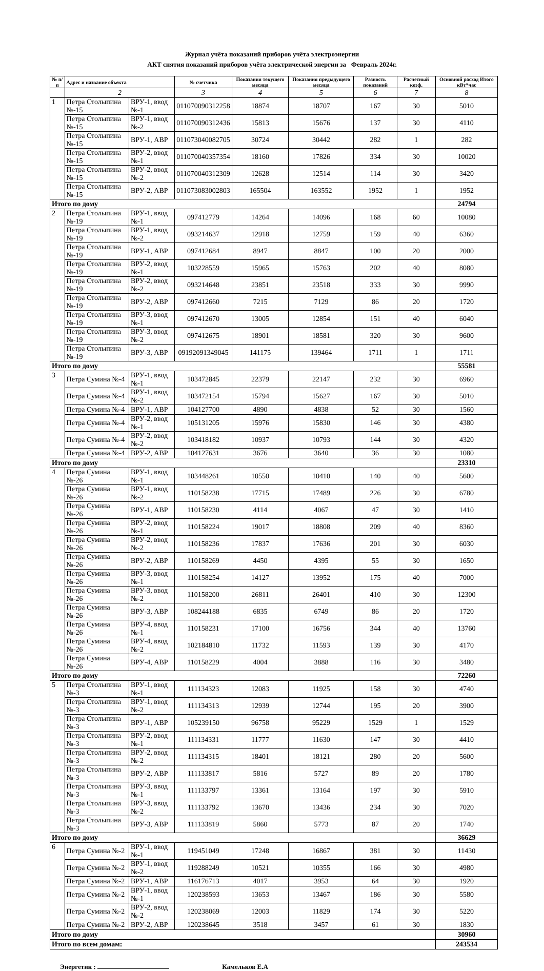Журнал учёта показаний приборов учёта электроэнергии
АКТ снятия показаний приборов учёта электрической энергии за Февраль 2024г.
| № п/п | Адрес и название объекта | | № счетчика | Показания текущего месяца | Показания предыдущего месяца | Разность показаний | Расчетный коэф. | Основной расход Итого кВт*час |
| --- | --- | --- | --- | --- | --- | --- | --- | --- |
| | 2 | | 3 | 4 | 5 | 6 | 7 | 8 |
| 1 | Петра Столыпина №-15 | ВРУ-1, ввод №-1 | 011070090312258 | 18874 | 18707 | 167 | 30 | 5010 |
| | Петра Столыпина №-15 | ВРУ-1, ввод №-2 | 011070090312436 | 15813 | 15676 | 137 | 30 | 4110 |
| | Петра Столыпина №-15 | ВРУ-1, АВР | 011073040082705 | 30724 | 30442 | 282 | 1 | 282 |
| | Петра Столыпина №-15 | ВРУ-2, ввод №-1 | 011070040357354 | 18160 | 17826 | 334 | 30 | 10020 |
| | Петра Столыпина №-15 | ВРУ-2, ввод №-2 | 011070040312309 | 12628 | 12514 | 114 | 30 | 3420 |
| | Петра Столыпина №-15 | ВРУ-2, АВР | 011073083002803 | 165504 | 163552 | 1952 | 1 | 1952 |
| Итого по дому | | | | | | | | 24794 |
| 2 | Петра Столыпина №-19 | ВРУ-1, ввод №-1 | 097412779 | 14264 | 14096 | 168 | 60 | 10080 |
| | Петра Столыпина №-19 | ВРУ-1, ввод №-2 | 093214637 | 12918 | 12759 | 159 | 40 | 6360 |
| | Петра Столыпина №-19 | ВРУ-1, АВР | 097412684 | 8947 | 8847 | 100 | 20 | 2000 |
| | Петра Столыпина №-19 | ВРУ-2, ввод №-1 | 103228559 | 15965 | 15763 | 202 | 40 | 8080 |
| | Петра Столыпина №-19 | ВРУ-2, ввод №-2 | 093214648 | 23851 | 23518 | 333 | 30 | 9990 |
| | Петра Столыпина №-19 | ВРУ-2, АВР | 097412660 | 7215 | 7129 | 86 | 20 | 1720 |
| | Петра Столыпина №-19 | ВРУ-3, ввод №-1 | 097412670 | 13005 | 12854 | 151 | 40 | 6040 |
| | Петра Столыпина №-19 | ВРУ-3, ввод №-2 | 097412675 | 18901 | 18581 | 320 | 30 | 9600 |
| | Петра Столыпина №-19 | ВРУ-3, АВР | 09192091349045 | 141175 | 139464 | 1711 | 1 | 1711 |
| Итого по дому | | | | | | | | 55581 |
| 3 | Петра Сумина №-4 | ВРУ-1, ввод №-1 | 103472845 | 22379 | 22147 | 232 | 30 | 6960 |
| | Петра Сумина №-4 | ВРУ-1, ввод №-2 | 103472154 | 15794 | 15627 | 167 | 30 | 5010 |
| | Петра Сумина №-4 | ВРУ-1, АВР | 104127700 | 4890 | 4838 | 52 | 30 | 1560 |
| | Петра Сумина №-4 | ВРУ-2, ввод №-1 | 105131205 | 15976 | 15830 | 146 | 30 | 4380 |
| | Петра Сумина №-4 | ВРУ-2, ввод №-2 | 103418182 | 10937 | 10793 | 144 | 30 | 4320 |
| | Петра Сумина №-4 | ВРУ-2, АВР | 104127631 | 3676 | 3640 | 36 | 30 | 1080 |
| Итого по дому | | | | | | | | 23310 |
| 4 | Петра Сумина №-26 | ВРУ-1, ввод №-1 | 103448261 | 10550 | 10410 | 140 | 40 | 5600 |
| | Петра Сумина №-26 | ВРУ-1, ввод №-2 | 110158238 | 17715 | 17489 | 226 | 30 | 6780 |
| | Петра Сумина №-26 | ВРУ-1, АВР | 110158230 | 4114 | 4067 | 47 | 30 | 1410 |
| | Петра Сумина №-26 | ВРУ-2, ввод №-1 | 110158224 | 19017 | 18808 | 209 | 40 | 8360 |
| | Петра Сумина №-26 | ВРУ-2, ввод №-2 | 110158236 | 17837 | 17636 | 201 | 30 | 6030 |
| | Петра Сумина №-26 | ВРУ-2, АВР | 110158269 | 4450 | 4395 | 55 | 30 | 1650 |
| | Петра Сумина №-26 | ВРУ-3, ввод №-1 | 110158254 | 14127 | 13952 | 175 | 40 | 7000 |
| | Петра Сумина №-26 | ВРУ-3, ввод №-2 | 110158200 | 26811 | 26401 | 410 | 30 | 12300 |
| | Петра Сумина №-26 | ВРУ-3, АВР | 108244188 | 6835 | 6749 | 86 | 20 | 1720 |
| | Петра Сумина №-26 | ВРУ-4, ввод №-1 | 110158231 | 17100 | 16756 | 344 | 40 | 13760 |
| | Петра Сумина №-26 | ВРУ-4, ввод №-2 | 102184810 | 11732 | 11593 | 139 | 30 | 4170 |
| | Петра Сумина №-26 | ВРУ-4, АВР | 110158229 | 4004 | 3888 | 116 | 30 | 3480 |
| Итого по дому | | | | | | | | 72260 |
| 5 | Петра Столыпина №-3 | ВРУ-1, ввод №-1 | 111134323 | 12083 | 11925 | 158 | 30 | 4740 |
| | Петра Столыпина №-3 | ВРУ-1, ввод №-2 | 111134313 | 12939 | 12744 | 195 | 20 | 3900 |
| | Петра Столыпина №-3 | ВРУ-1, АВР | 105239150 | 96758 | 95229 | 1529 | 1 | 1529 |
| | Петра Столыпина №-3 | ВРУ-2, ввод №-1 | 111134331 | 11777 | 11630 | 147 | 30 | 4410 |
| | Петра Столыпина №-3 | ВРУ-2, ввод №-2 | 111134315 | 18401 | 18121 | 280 | 20 | 5600 |
| | Петра Столыпина №-3 | ВРУ-2, АВР | 111133817 | 5816 | 5727 | 89 | 20 | 1780 |
| | Петра Столыпина №-3 | ВРУ-3, ввод №-1 | 111133797 | 13361 | 13164 | 197 | 30 | 5910 |
| | Петра Столыпина №-3 | ВРУ-3, ввод №-2 | 111133792 | 13670 | 13436 | 234 | 30 | 7020 |
| | Петра Столыпина №-3 | ВРУ-3, АВР | 111133819 | 5860 | 5773 | 87 | 20 | 1740 |
| Итого по дому | | | | | | | | 36629 |
| 6 | Петра Сумина №-2 | ВРУ-1, ввод №-1 | 119451049 | 17248 | 16867 | 381 | 30 | 11430 |
| | Петра Сумина №-2 | ВРУ-1, ввод №-2 | 119288249 | 10521 | 10355 | 166 | 30 | 4980 |
| | Петра Сумина №-2 | ВРУ-1, АВР | 116176713 | 4017 | 3953 | 64 | 30 | 1920 |
| | Петра Сумина №-2 | ВРУ-1, ввод №-1 | 120238593 | 13653 | 13467 | 186 | 30 | 5580 |
| | Петра Сумина №-2 | ВРУ-2, ввод №-2 | 120238069 | 12003 | 11829 | 174 | 30 | 5220 |
| | Петра Сумина №-2 | ВРУ-2, АВР | 120238645 | 3518 | 3457 | 61 | 30 | 1830 |
| Итого по дому | | | | | | | | 30960 |
| Итого по всем домам: | | | | | | | | 243534 |
Энергетик : Камельков Е.А